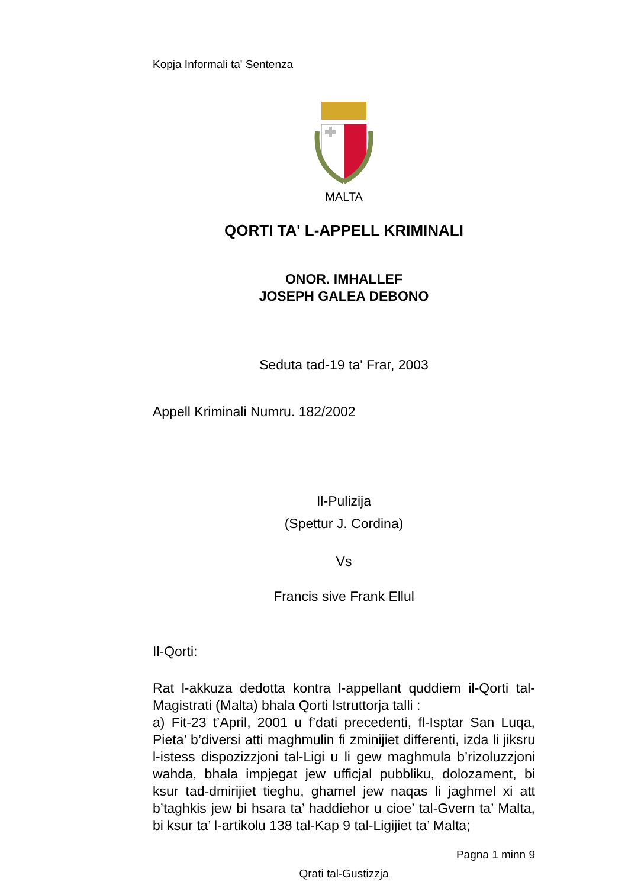Kopja Informali ta' Sentenza
MALTA
QORTI TA' L-APPELL KRIMINALI
ONOR. IMHALLEF
JOSEPH GALEA DEBONO
Seduta tad-19 ta' Frar, 2003
Appell Kriminali Numru. 182/2002
Il-Pulizija
(Spettur J. Cordina)
Vs
Francis sive Frank Ellul
Il-Qorti:
Rat l-akkuza dedotta kontra l-appellant quddiem il-Qorti tal-Magistrati (Malta) bhala Qorti Istruttorja talli :
a) Fit-23 t’April, 2001 u f’dati precedenti, fl-Isptar San Luqa, Pieta’ b’diversi atti maghmulin fi zminijiet differenti, izda li jiksru l-istess dispozizzjoni tal-Ligi u li gew maghmula b’rizoluzzjoni wahda, bhala impjegat jew ufficjal pubbliku, dolozament, bi ksur tad-dmirijiet tieghu, ghamel jew naqas li jaghmel xi att b’taghkis jew bi hsara ta’ haddiehor u cioe’ tal-Gvern ta’ Malta, bi ksur ta’ l-artikolu 138 tal-Kap 9 tal-Ligijiet ta’ Malta;
Pagna 1 minn 9
Qrati tal-Gustizzja